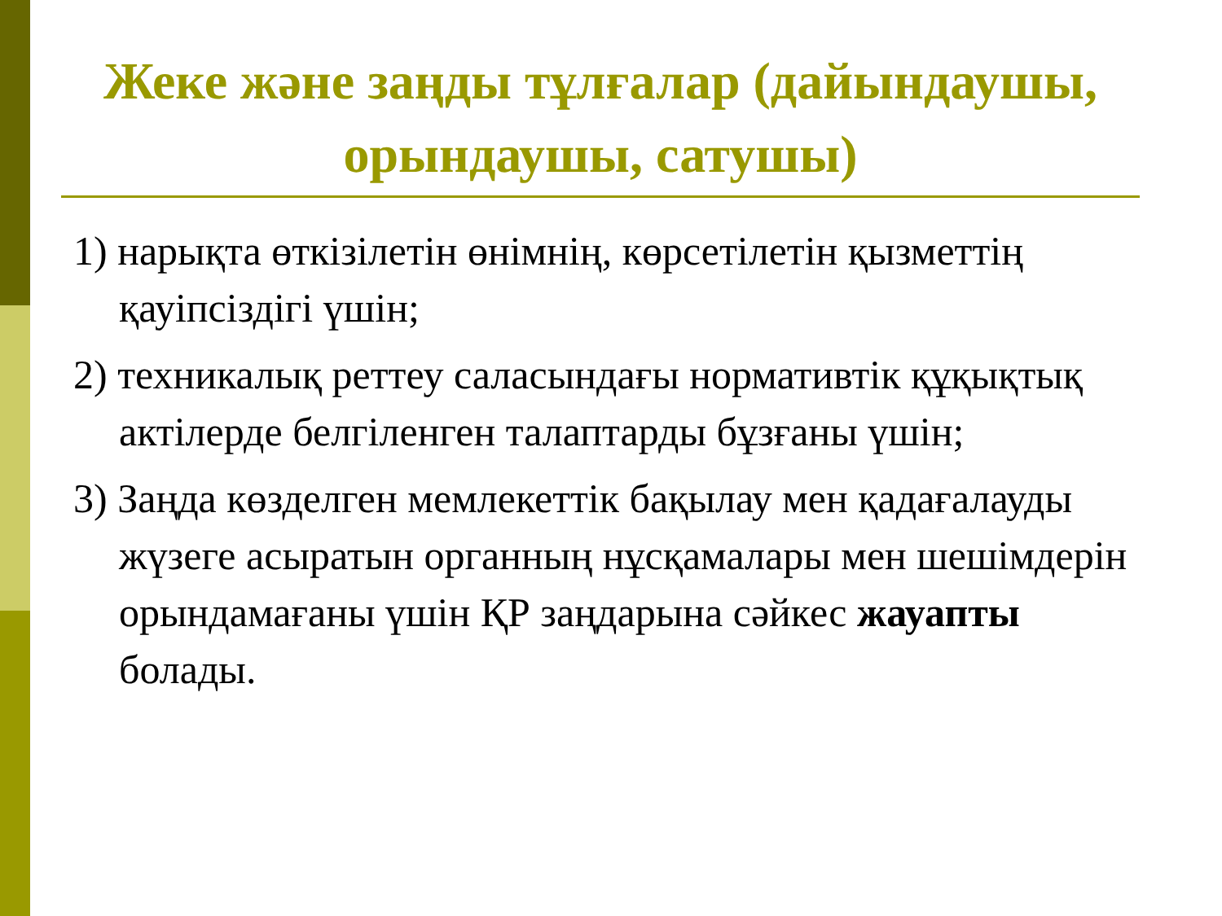Жеке және заңды тұлғалар (дайындаушы, орындаушы, сатушы)
1) нарықта өткізілетін өнімнің, көрсетілетін қызметтің қауіпсіздігі үшін;
2) техникалық реттеу саласындағы нормативтік құқықтық актілерде белгіленген талаптарды бұзғаны үшін;
3) Заңда көзделген мемлекеттік бақылау мен қадағалауды жүзеге асыратын органның нұсқамалары мен шешімдерін орындамағаны үшін ҚР заңдарына сәйкес жауапты болады.